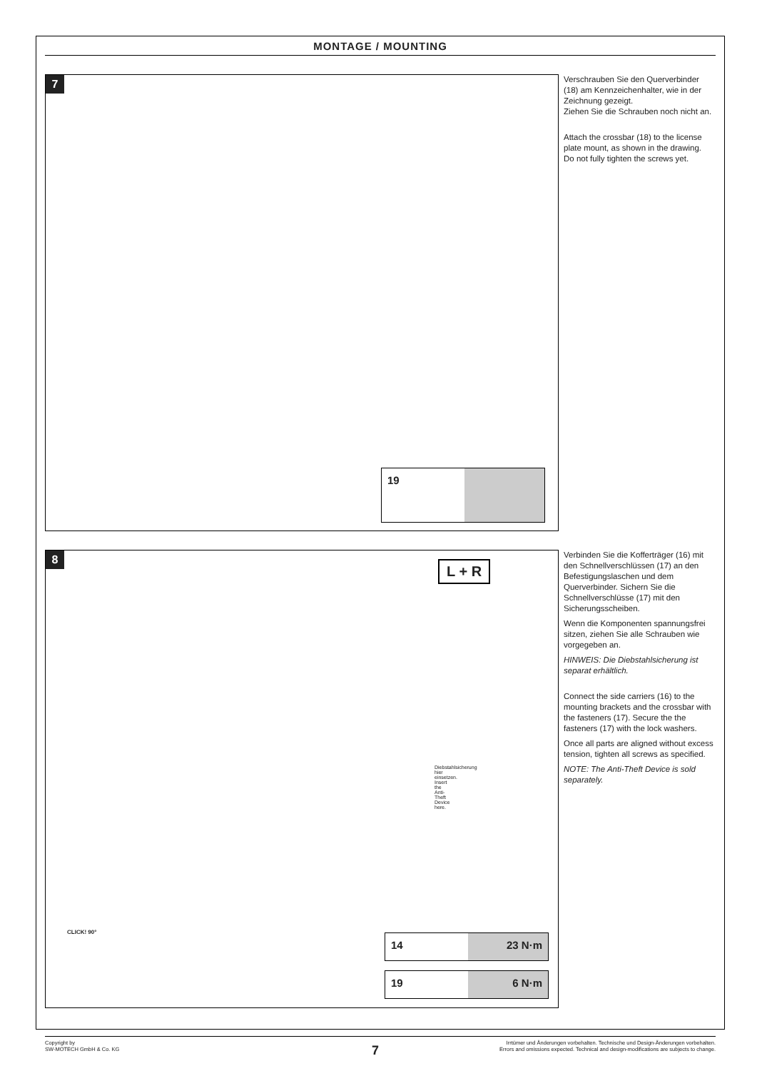MONTAGE / MOUNTING
7
19
Verschrauben Sie den Querverbin­der (18) am Kennzeichenhalter, wie in der Zeichnung gezeigt.
Ziehen Sie die Schrauben noch nicht an.
Attach the crossbar (18) to the license plate mount, as shown in the drawing.
Do not fully tighten the screws yet.
8
L + R
Diebstahlsicherung hier einsetzen. Insert the Anti-Theft Device here.
CLICK! 90°
14 23 N·m
19 6 N·m
Verbinden Sie die Kofferträger (16) mit den Schnellverschlüssen (17) an den Befestigungslaschen und dem Querverbinder. Sichern Sie die Schnellverschlüsse (17) mit den Sicherungsscheiben.
Wenn die Komponenten spannungsfrei sitzen, ziehen Sie alle Schrauben wie vorgegeben an.
HINWEIS: Die Diebstahlsicherung ist separat erhältlich.
Connect the side carriers (16) to the mounting brackets and the crossbar with the fasteners (17). Secure the the fasteners (17) with the lock washers.
Once all parts are aligned without excess tension, tighten all screws as specified.
NOTE: The Anti-Theft Device is sold separately.
Copyright by
SW-MOTECH GmbH & Co. KG
Irrtümer und Änderungen vorbehalten. Technische und Design-Änderungen vorbehalten.
Errors and omissions expected. Technical and design-modifications are subjects to change.
7